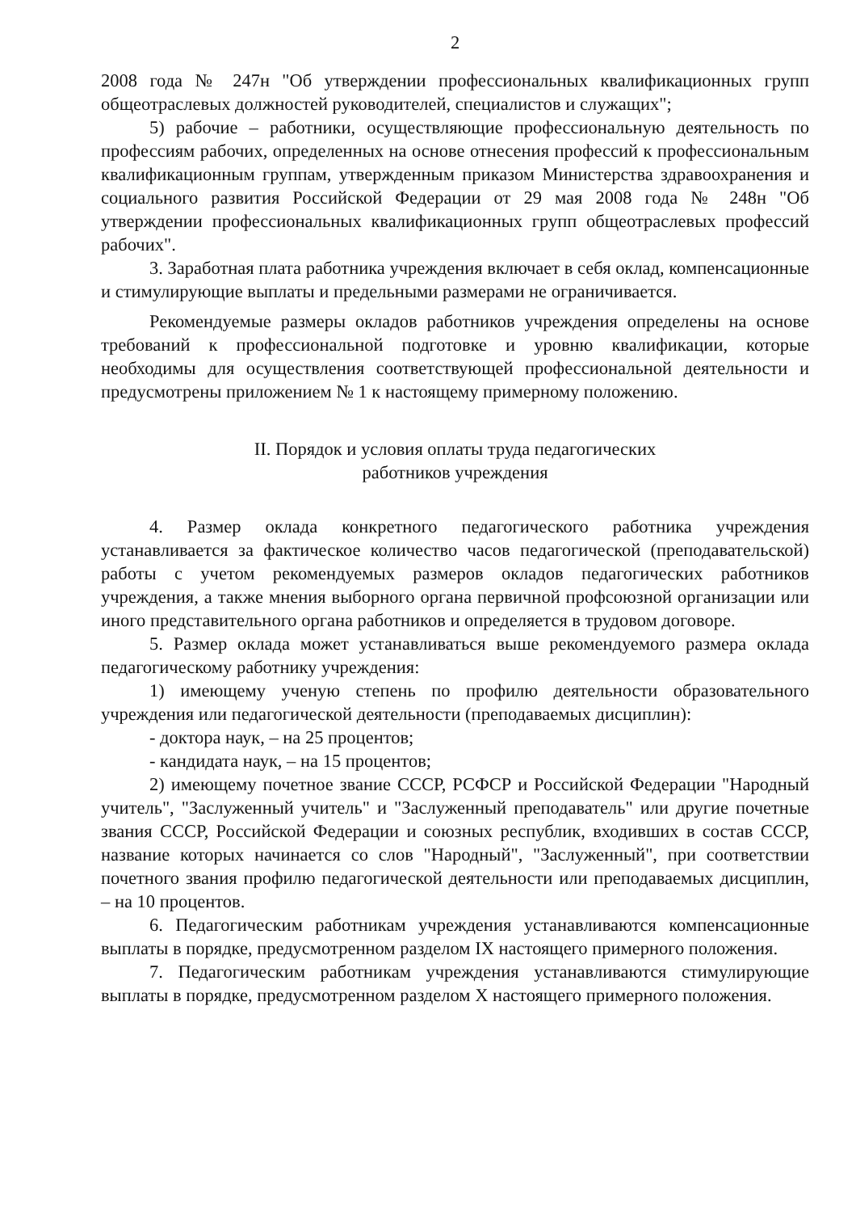2
2008 года № 247н "Об утверждении профессиональных квалификационных групп общеотраслевых должностей руководителей, специалистов и служащих";
5) рабочие – работники, осуществляющие профессиональную деятельность по профессиям рабочих, определенных на основе отнесения профессий к профессиональным квалификационным группам, утвержденным приказом Министерства здравоохранения и социального развития Российской Федерации от 29 мая 2008 года № 248н "Об утверждении профессиональных квалификационных групп общеотраслевых профессий рабочих".
3. Заработная плата работника учреждения включает в себя оклад, компенсационные и стимулирующие выплаты и предельными размерами не ограничивается.
Рекомендуемые размеры окладов работников учреждения определены на основе требований к профессиональной подготовке и уровню квалификации, которые необходимы для осуществления соответствующей профессиональной деятельности и предусмотрены приложением № 1 к настоящему примерному положению.
II. Порядок и условия оплаты труда педагогических
работников учреждения
4. Размер оклада конкретного педагогического работника учреждения устанавливается за фактическое количество часов педагогической (преподавательской) работы с учетом рекомендуемых размеров окладов педагогических работников учреждения, а также мнения выборного органа первичной профсоюзной организации или иного представительного органа работников и определяется в трудовом договоре.
5. Размер оклада может устанавливаться выше рекомендуемого размера оклада педагогическому работнику учреждения:
1) имеющему ученую степень по профилю деятельности образовательного учреждения или педагогической деятельности (преподаваемых дисциплин):
- доктора наук, – на 25 процентов;
- кандидата наук, – на 15 процентов;
2) имеющему почетное звание СССР, РСФСР и Российской Федерации "Народный учитель", "Заслуженный учитель" и "Заслуженный преподаватель" или другие почетные звания СССР, Российской Федерации и союзных республик, входивших в состав СССР, название которых начинается со слов "Народный", "Заслуженный", при соответствии почетного звания профилю педагогической деятельности или преподаваемых дисциплин, – на 10 процентов.
6. Педагогическим работникам учреждения устанавливаются компенсационные выплаты в порядке, предусмотренном разделом IX настоящего примерного положения.
7. Педагогическим работникам учреждения устанавливаются стимулирующие выплаты в порядке, предусмотренном разделом X настоящего примерного положения.